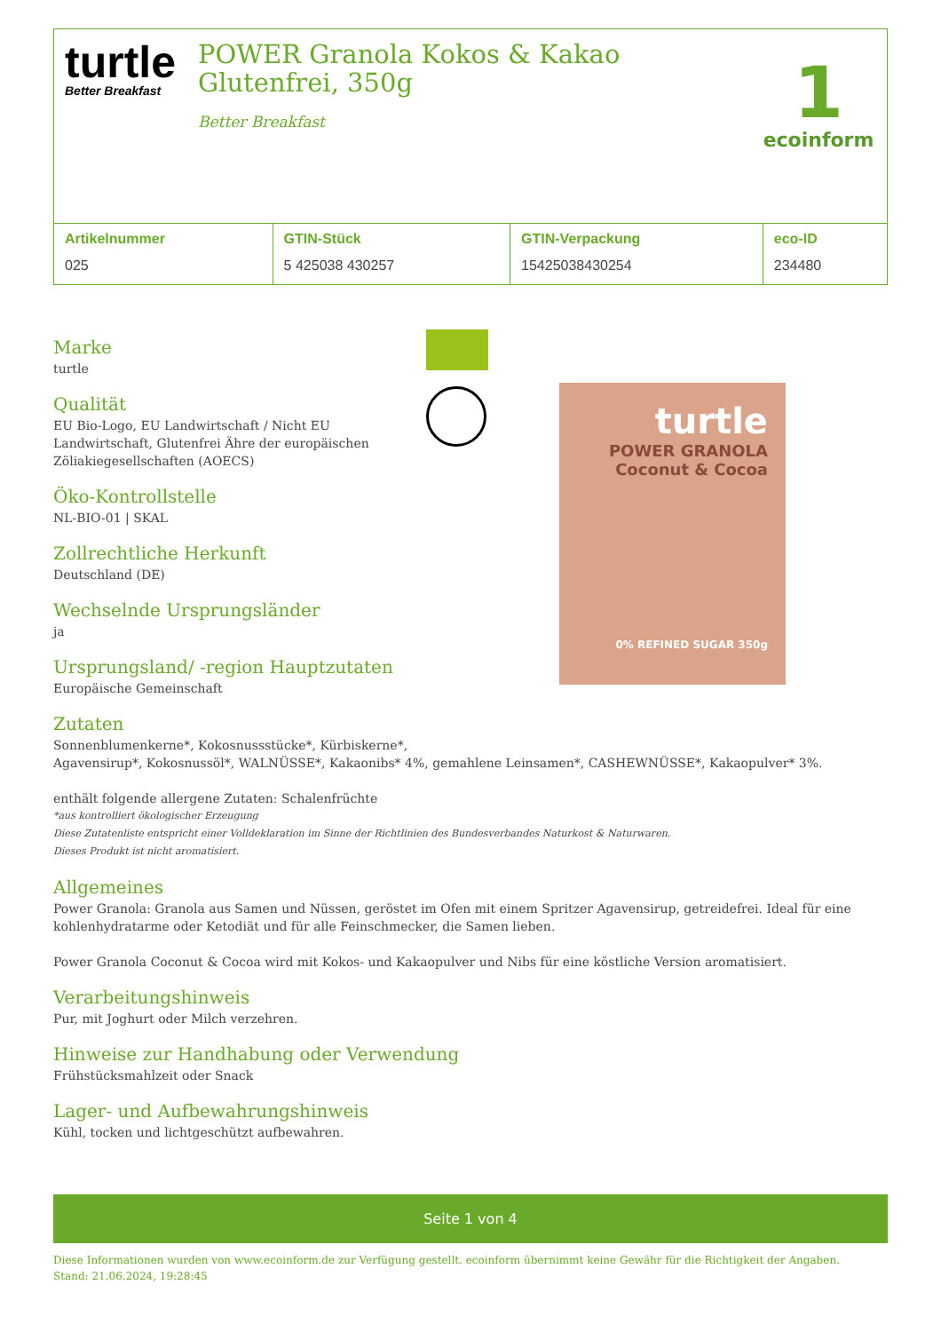turtle
Better Breakfast
POWER Granola Kokos & Kakao Glutenfrei, 350g
Better Breakfast
1
ecoinform
| Artikelnummer | GTIN-Stück | GTIN-Verpackung | eco-ID |
| --- | --- | --- | --- |
| 025 | 5 425038 430257 | 15425038430254 | 234480 |
Marke
turtle
Qualität
EU Bio-Logo, EU Landwirtschaft / Nicht EU Landwirtschaft, Glutenfrei Ähre der europäischen Zöliakiegesellschaften (AOECS)
Öko-Kontrollstelle
NL-BIO-01 | SKAL
Zollrechtliche Herkunft
Deutschland (DE)
Wechselnde Ursprungsländer
ja
Ursprungsland/ -region Hauptzutaten
Europäische Gemeinschaft
turtle
POWER GRANOLA
Coconut & Cocoa
0% REFINED SUGAR 350g
Zutaten
Sonnenblumenkerne*, Kokosnussstücke*, Kürbiskerne*,
Agavensirup*, Kokosnussöl*, WALNÜSSE*, Kakaonibs* 4%, gemahlene Leinsamen*, CASHEWNÜSSE*, Kakaopulver* 3%.
enthält folgende allergene Zutaten: Schalenfrüchte
*aus kontrolliert ökologischer Erzeugung
Diese Zutatenliste entspricht einer Volldeklaration im Sinne der Richtlinien des Bundesverbandes Naturkost & Naturwaren.
Dieses Produkt ist nicht aromatisiert.
Allgemeines
Power Granola: Granola aus Samen und Nüssen, geröstet im Ofen mit einem Spritzer Agavensirup, getreidefrei. Ideal für eine kohlenhydratarme oder Ketodiät und für alle Feinschmecker, die Samen lieben.
Power Granola Coconut & Cocoa wird mit Kokos- und Kakaopulver und Nibs für eine köstliche Version aromatisiert.
Verarbeitungshinweis
Pur, mit Joghurt oder Milch verzehren.
Hinweise zur Handhabung oder Verwendung
Frühstücksmahlzeit oder Snack
Lager- und Aufbewahrungshinweis
Kühl, tocken und lichtgeschützt aufbewahren.
Seite 1 von 4
Diese Informationen wurden von www.ecoinform.de zur Verfügung gestellt. ecoinform übernimmt keine Gewähr für die Richtigkeit der Angaben.
Stand: 21.06.2024, 19:28:45